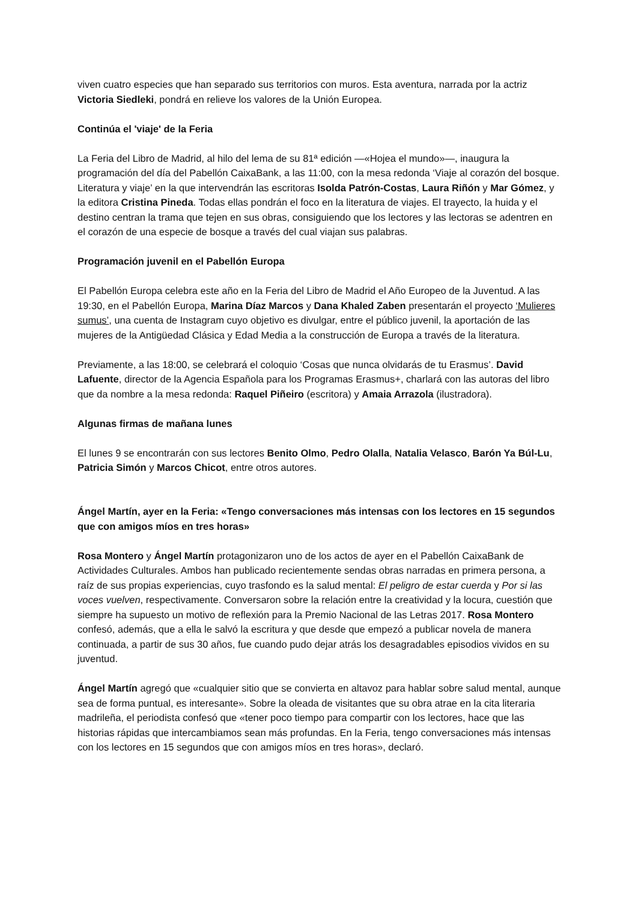viven cuatro especies que han separado sus territorios con muros. Esta aventura, narrada por la actriz Victoria Siedleki, pondrá en relieve los valores de la Unión Europea.
Continúa el 'viaje' de la Feria
La Feria del Libro de Madrid, al hilo del lema de su 81ª edición —«Hojea el mundo»—, inaugura la programación del día del Pabellón CaixaBank, a las 11:00, con la mesa redonda ‘Viaje al corazón del bosque. Literatura y viaje’ en la que intervendrán las escritoras Isolda Patrón-Costas, Laura Riñón y Mar Gómez, y la editora Cristina Pineda. Todas ellas pondrán el foco en la literatura de viajes. El trayecto, la huida y el destino centran la trama que tejen en sus obras, consiguiendo que los lectores y las lectoras se adentren en el corazón de una especie de bosque a través del cual viajan sus palabras.
Programación juvenil en el Pabellón Europa
El Pabellón Europa celebra este año en la Feria del Libro de Madrid el Año Europeo de la Juventud. A las 19:30, en el Pabellón Europa, Marina Díaz Marcos y Dana Khaled Zaben presentarán el proyecto ‘Mulieres sumus’, una cuenta de Instagram cuyo objetivo es divulgar, entre el público juvenil, la aportación de las mujeres de la Antigüedad Clásica y Edad Media a la construcción de Europa a través de la literatura.
Previamente, a las 18:00, se celebrará el coloquio ‘Cosas que nunca olvidarás de tu Erasmus’. David Lafuente, director de la Agencia Española para los Programas Erasmus+, charlará con las autoras del libro que da nombre a la mesa redonda: Raquel Piñeiro (escritora) y Amaia Arrazola (ilustradora).
Algunas firmas de mañana lunes
El lunes 9 se encontrarán con sus lectores Benito Olmo, Pedro Olalla, Natalia Velasco, Barón Ya Búl-Lu, Patricia Simón y Marcos Chicot, entre otros autores.
Ángel Martín, ayer en la Feria: «Tengo conversaciones más intensas con los lectores en 15 segundos que con amigos míos en tres horas»
Rosa Montero y Ángel Martín protagonizaron uno de los actos de ayer en el Pabellón CaixaBank de Actividades Culturales. Ambos han publicado recientemente sendas obras narradas en primera persona, a raíz de sus propias experiencias, cuyo trasfondo es la salud mental: El peligro de estar cuerda y Por si las voces vuelven, respectivamente. Conversaron sobre la relación entre la creatividad y la locura, cuestión que siempre ha supuesto un motivo de reflexión para la Premio Nacional de las Letras 2017. Rosa Montero confesó, además, que a ella le salvó la escritura y que desde que empezó a publicar novela de manera continuada, a partir de sus 30 años, fue cuando pudo dejar atrás los desagradables episodios vividos en su juventud.
Ángel Martín agregó que «cualquier sitio que se convierta en altavoz para hablar sobre salud mental, aunque sea de forma puntual, es interesante». Sobre la oleada de visitantes que su obra atrae en la cita literaria madrileña, el periodista confesó que «tener poco tiempo para compartir con los lectores, hace que las historias rápidas que intercambiamos sean más profundas. En la Feria, tengo conversaciones más intensas con los lectores en 15 segundos que con amigos míos en tres horas», declaró.